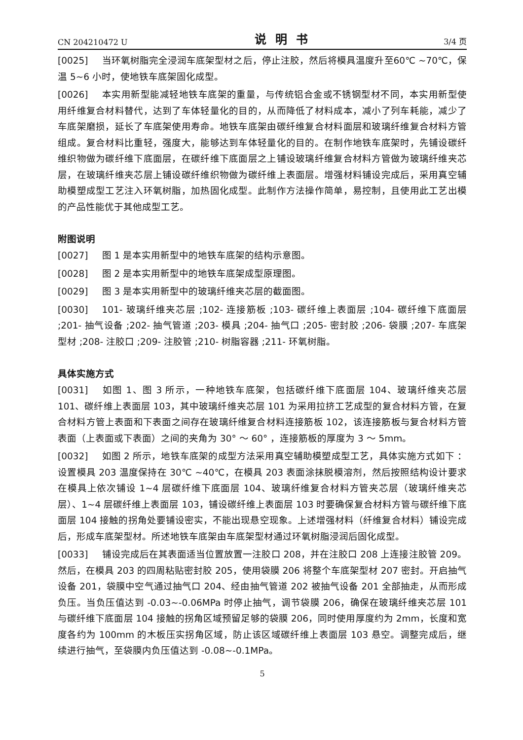CN 204210472 U 说明书 3/4 页
[0025] 当环氧树脂完全浸润车底架型材之后，停止注胶，然后将模具温度升至60℃ ~70℃，保温 5~6 小时，使地铁车底架固化成型。
[0026] 本实用新型能减轻地铁车底架的重量，与传统铝合金或不锈钢型材不同，本实用新型使用纤维复合材料替代，达到了车体轻量化的目的，从而降低了材料成本，减小了列车耗能，减少了车底架磨损，延长了车底架使用寿命。地铁车底架由碳纤维复合材料面层和玻璃纤维复合材料方管组成。复合材料比重轻，强度大，能够达到车体轻量化的目的。在制作地铁车底架时，先铺设碳纤维织物做为碳纤维下底面层，在碳纤维下底面层之上铺设玻璃纤维复合材料方管做为玻璃纤维夹芯层，在玻璃纤维夹芯层上铺设碳纤维织物做为碳纤维上表面层。增强材料铺设完成后，采用真空辅助模塑成型工艺注入环氧树脂，加热固化成型。此制作方法操作简单，易控制，且使用此工艺出模的产品性能优于其他成型工艺。
附图说明
[0027] 图 1 是本实用新型中的地铁车底架的结构示意图。
[0028] 图 2 是本实用新型中的地铁车底架成型原理图。
[0029] 图 3 是本实用新型中的玻璃纤维夹芯层的截面图。
[0030] 101- 玻璃纤维夹芯层 ;102- 连接筋板 ;103- 碳纤维上表面层 ;104- 碳纤维下底面层 ;201- 抽气设备 ;202- 抽气管道 ;203- 模具 ;204- 抽气口 ;205- 密封胶 ;206- 袋膜 ;207- 车底架型材 ;208- 注胶口 ;209- 注胶管 ;210- 树脂容器 ;211- 环氧树脂。
具体实施方式
[0031] 如图 1、图 3 所示，一种地铁车底架，包括碳纤维下底面层 104、玻璃纤维夹芯层 101、碳纤维上表面层 103，其中玻璃纤维夹芯层 101 为采用拉挤工艺成型的复合材料方管，在复合材料方管上表面和下表面之间存在玻璃纤维复合材料连接筋板 102，该连接筋板与复合材料方管表面（上表面或下表面）之间的夹角为 30° ～ 60° ，连接筋板的厚度为 3 ～ 5mm。
[0032] 如图 2 所示，地铁车底架的成型方法采用真空辅助模塑成型工艺，具体实施方式如下 ：设置模具 203 温度保持在 30℃ ~40℃，在模具 203 表面涂抹脱模溶剂，然后按照结构设计要求在模具上依次铺设 1~4 层碳纤维下底面层 104、玻璃纤维复合材料方管夹芯层（玻璃纤维夹芯层）、1~4 层碳纤维上表面层 103，铺设碳纤维上表面层 103 时要确保复合材料方管与碳纤维下底面层 104 接触的拐角处要铺设密实，不能出现悬空现象。上述增强材料（纤维复合材料）铺设完成后，形成车底架型材。所述地铁车底架由车底架型材通过环氧树脂浸润后固化成型。
[0033] 铺设完成后在其表面适当位置放置一注胶口 208，并在注胶口 208 上连接注胶管 209。然后，在模具 203 的四周粘贴密封胶 205，使用袋膜 206 将整个车底架型材 207 密封。开启抽气设备 201，袋膜中空气通过抽气口 204、经由抽气管道 202 被抽气设备 201 全部抽走，从而形成负压。当负压值达到 -0.03~-0.06MPa 时停止抽气，调节袋膜 206，确保在玻璃纤维夹芯层 101 与碳纤维下底面层 104 接触的拐角区域预留足够的袋膜 206，同时使用厚度约为 2mm，长度和宽度各约为 100mm 的木板压实拐角区域，防止该区域碳纤维上表面层 103 悬空。调整完成后，继续进行抽气，至袋膜内负压值达到 -0.08~-0.1MPa。
5